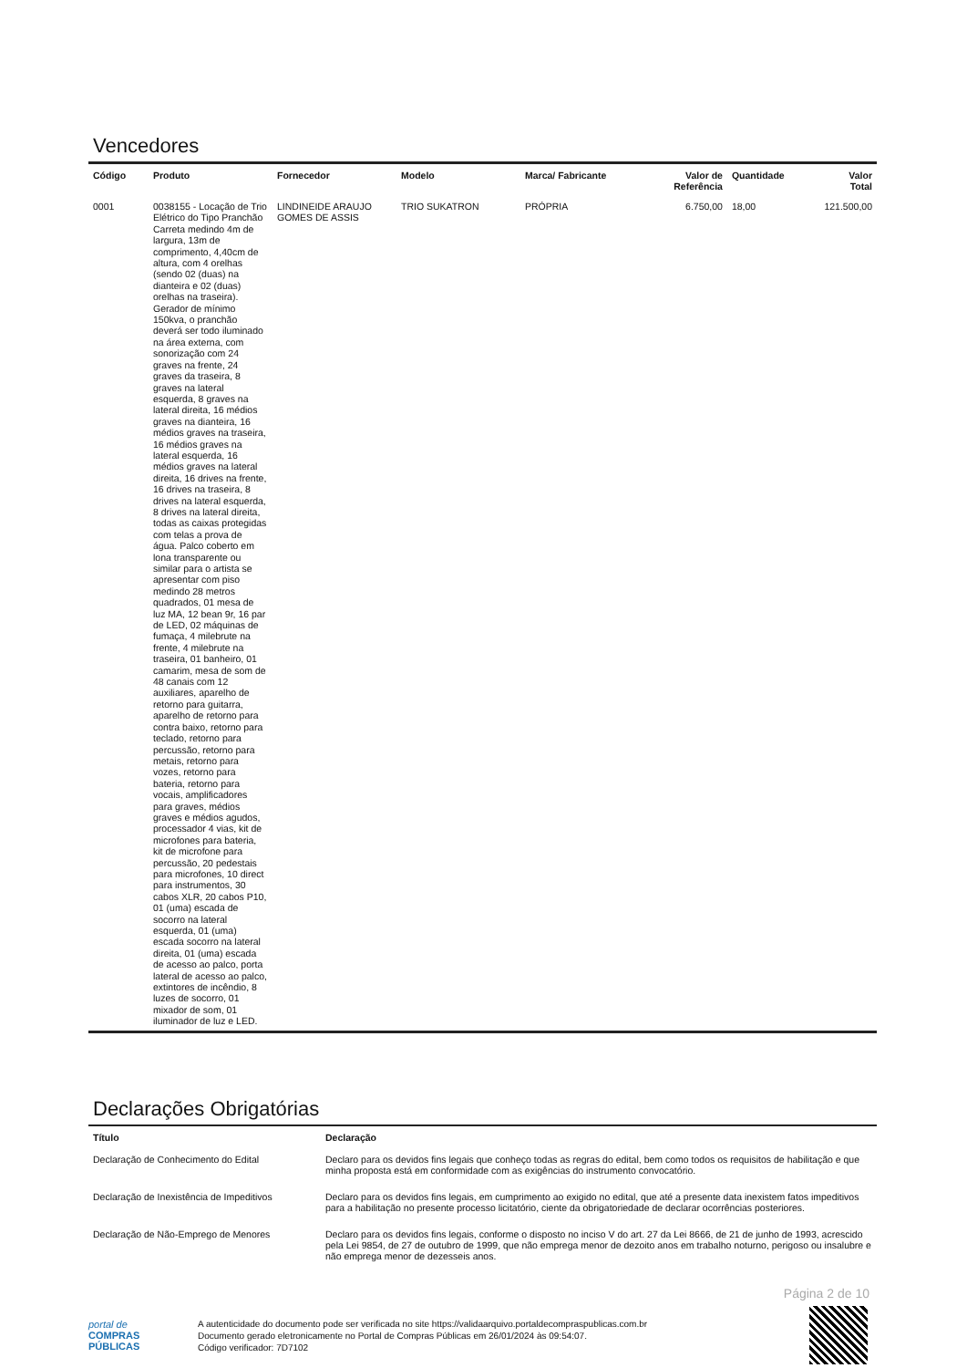Vencedores
| Código | Produto | Fornecedor | Modelo | Marca/ Fabricante | Valor de Referência | Quantidade | Valor Total |
| --- | --- | --- | --- | --- | --- | --- | --- |
| 0001 | 0038155 - Locação de Trio Elétrico do Tipo Pranchão Carreta medindo 4m de largura, 13m de comprimento, 4,40cm de altura, com 4 orelhas (sendo 02 (duas) na dianteira e 02 (duas) orelhas na traseira). Gerador de mínimo 150kva, o pranchão deverá ser todo iluminado na área externa, com sonorização com 24 graves na frente, 24 graves da traseira, 8 graves na lateral esquerda, 8 graves na lateral direita, 16 médios graves na dianteira, 16 médios graves na traseira, 16 médios graves na lateral esquerda, 16 médios graves na lateral direita, 16 drives na frente, 16 drives na traseira, 8 drives na lateral esquerda, 8 drives na lateral direita, todas as caixas protegidas com telas a prova de água. Palco coberto em lona transparente ou similar para o artista se apresentar com piso medindo 28 metros quadrados, 01 mesa de luz MA, 12 bean 9r, 16 par de LED, 02 máquinas de fumaça, 4 milebrute na frente, 4 milebrute na traseira, 01 banheiro, 01 camarim, mesa de som de 48 canais com 12 auxiliares, aparelho de retorno para guitarra, aparelho de retorno para contra baixo, retorno para teclado, retorno para percussão, retorno para metais, retorno para vozes, retorno para bateria, retorno para vocais, amplificadores para graves, médios graves e médios agudos, processador 4 vias, kit de microfones para bateria, kit de microfone para percussão, 20 pedestais para microfones, 10 direct para instrumentos, 30 cabos XLR, 20 cabos P10, 01 (uma) escada de socorro na lateral esquerda, 01 (uma) escada socorro na lateral direita, 01 (uma) escada de acesso ao palco, porta lateral de acesso ao palco, extintores de incêndio, 8 luzes de socorro, 01 mixador de som, 01 iluminador de luz e LED. | LINDINEIDE ARAUJO GOMES DE ASSIS | TRIO SUKATRON | PRÓPRIA | 6.750,00 | 18,00 | 121.500,00 |
Declarações Obrigatórias
| Título | Declaração |
| --- | --- |
| Declaração de Conhecimento do Edital | Declaro para os devidos fins legais que conheço todas as regras do edital, bem como todos os requisitos de habilitação e que minha proposta está em conformidade com as exigências do instrumento convocatório. |
| Declaração de Inexistência de Impeditivos | Declaro para os devidos fins legais, em cumprimento ao exigido no edital, que até a presente data inexistem fatos impeditivos para a habilitação no presente processo licitatório, ciente da obrigatoriedade de declarar ocorrências posteriores. |
| Declaração de Não-Emprego de Menores | Declaro para os devidos fins legais, conforme o disposto no inciso V do art. 27 da Lei 8666, de 21 de junho de 1993, acrescido pela Lei 9854, de 27 de outubro de 1999, que não emprega menor de dezoito anos em trabalho noturno, perigoso ou insalubre e não emprega menor de dezesseis anos. |
Página 2 de 10
portal de
COMPRAS
PÚBLICAS
A autenticidade do documento pode ser verificada no site https://validaarquivo.portaldecompraspublicas.com.br
Documento gerado eletronicamente no Portal de Compras Públicas em 26/01/2024 às 09:54:07.
Código verificador: 7D7102